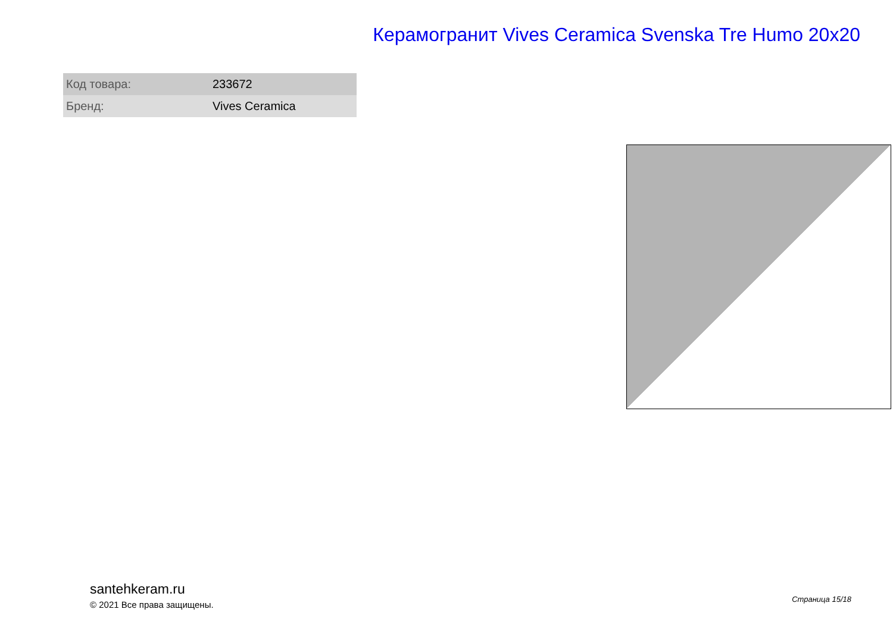Керамогранит Vives Ceramica Svenska Tre Humo 20x20
| Код товара: | 233672 |
| Бренд: | Vives Ceramica |
santehkeram.ru
© 2021 Все права защищены.
Страница 15/18